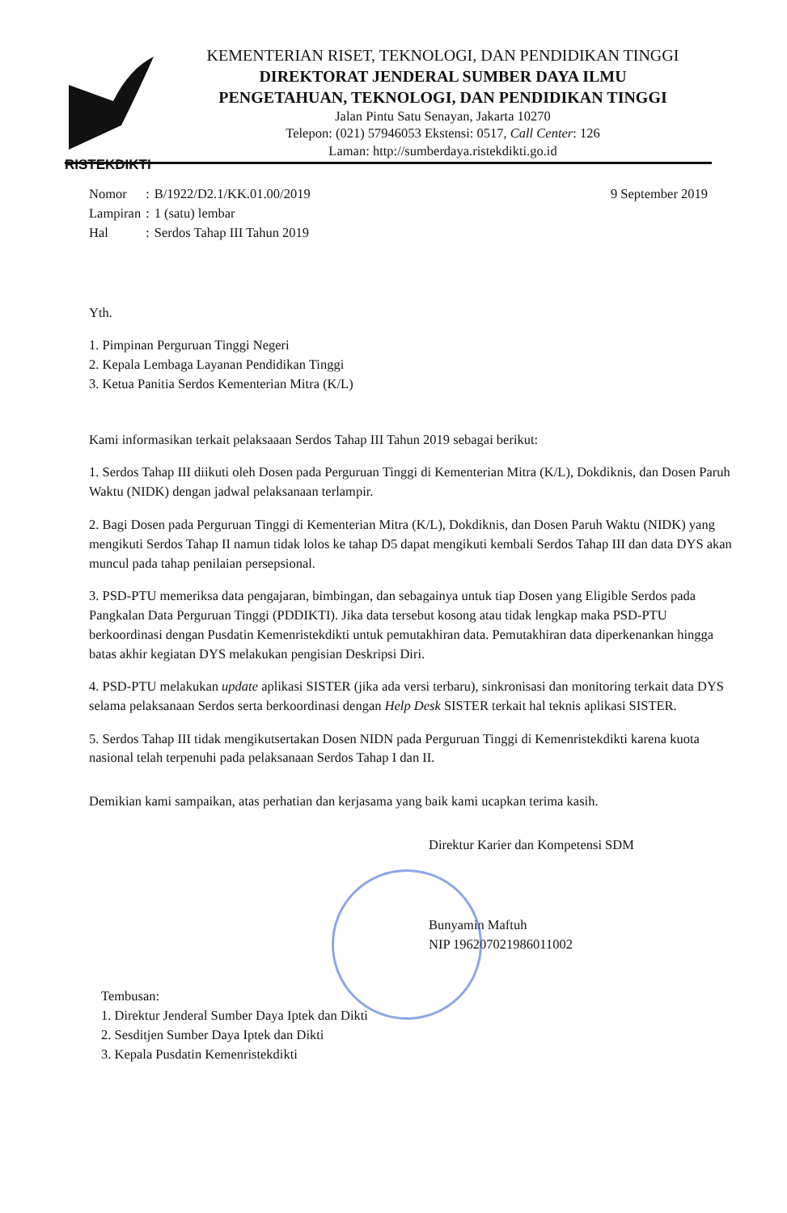RISTEKDIKTI
KEMENTERIAN RISET, TEKNOLOGI, DAN PENDIDIKAN TINGGI
DIREKTORAT JENDERAL SUMBER DAYA ILMU
PENGETAHUAN, TEKNOLOGI, DAN PENDIDIKAN TINGGI
Jalan Pintu Satu Senayan, Jakarta 10270
Telepon: (021) 57946053 Ekstensi: 0517, Call Center: 126
Laman: http://sumberdaya.ristekdikti.go.id
| Nomor | : | B/1922/D2.1/KK.01.00/2019 |
| Lampiran | : | 1 (satu) lembar |
| Hal | : | Serdos Tahap III Tahun 2019 |
9 September 2019
Yth.
1. Pimpinan Perguruan Tinggi Negeri
2. Kepala Lembaga Layanan Pendidikan Tinggi
3. Ketua Panitia Serdos Kementerian Mitra (K/L)
Kami informasikan terkait pelaksaaan Serdos Tahap III Tahun 2019 sebagai berikut:
1. Serdos Tahap III diikuti oleh Dosen pada Perguruan Tinggi di Kementerian Mitra (K/L), Dokdiknis, dan Dosen Paruh Waktu (NIDK) dengan jadwal pelaksanaan terlampir.
2. Bagi Dosen pada Perguruan Tinggi di Kementerian Mitra (K/L), Dokdiknis, dan Dosen Paruh Waktu (NIDK) yang mengikuti Serdos Tahap II namun tidak lolos ke tahap D5 dapat mengikuti kembali Serdos Tahap III dan data DYS akan muncul pada tahap penilaian persepsional.
3. PSD-PTU memeriksa data pengajaran, bimbingan, dan sebagainya untuk tiap Dosen yang Eligible Serdos pada Pangkalan Data Perguruan Tinggi (PDDIKTI). Jika data tersebut kosong atau tidak lengkap maka PSD-PTU berkoordinasi dengan Pusdatin Kemenristekdikti untuk pemutakhiran data. Pemutakhiran data diperkenankan hingga batas akhir kegiatan DYS melakukan pengisian Deskripsi Diri.
4. PSD-PTU melakukan update aplikasi SISTER (jika ada versi terbaru), sinkronisasi dan monitoring terkait data DYS selama pelaksanaan Serdos serta berkoordinasi dengan Help Desk SISTER terkait hal teknis aplikasi SISTER.
5. Serdos Tahap III tidak mengikutsertakan Dosen NIDN pada Perguruan Tinggi di Kemenristekdikti karena kuota nasional telah terpenuhi pada pelaksanaan Serdos Tahap I dan II.
Demikian kami sampaikan, atas perhatian dan kerjasama yang baik kami ucapkan terima kasih.
Direktur Karier dan Kompetensi SDM
Bunyamin Maftuh
NIP 196207021986011002
Tembusan:
1. Direktur Jenderal Sumber Daya Iptek dan Dikti
2. Sesditjen Sumber Daya Iptek dan Dikti
3. Kepala Pusdatin Kemenristekdikti